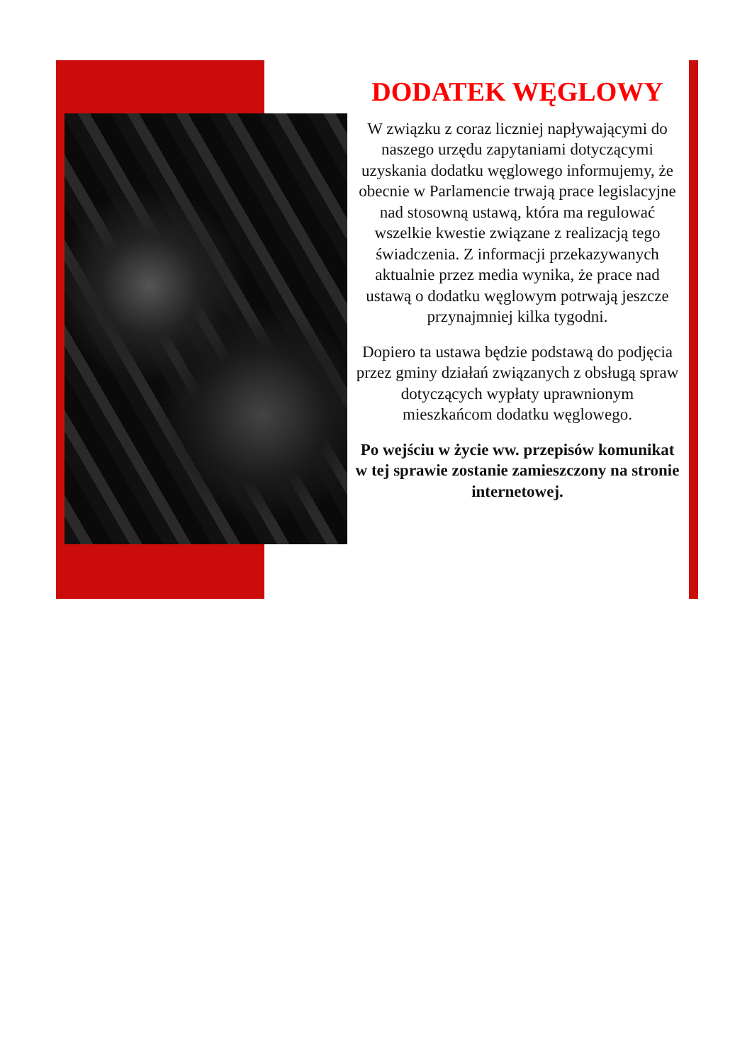DODATEK WĘGLOWY
W związku z coraz liczniej napływającymi do naszego urzędu zapytaniami dotyczącymi uzyskania dodatku węglowego informujemy, że obecnie w Parlamencie trwają prace legislacyjne nad stosowną ustawą, która ma regulować wszelkie kwestie związane z realizacją tego świadczenia. Z informacji przekazywanych aktualnie przez media wynika, że prace nad ustawą o dodatku węglowym potrwają jeszcze przynajmniej kilka tygodni.
Dopiero ta ustawa będzie podstawą do podjęcia przez gminy działań związanych z obsługą spraw dotyczących wypłaty uprawnionym mieszkańcom dodatku węglowego.
Po wejściu w życie ww. przepisów komunikat w tej sprawie zostanie zamieszczony na stronie internetowej.